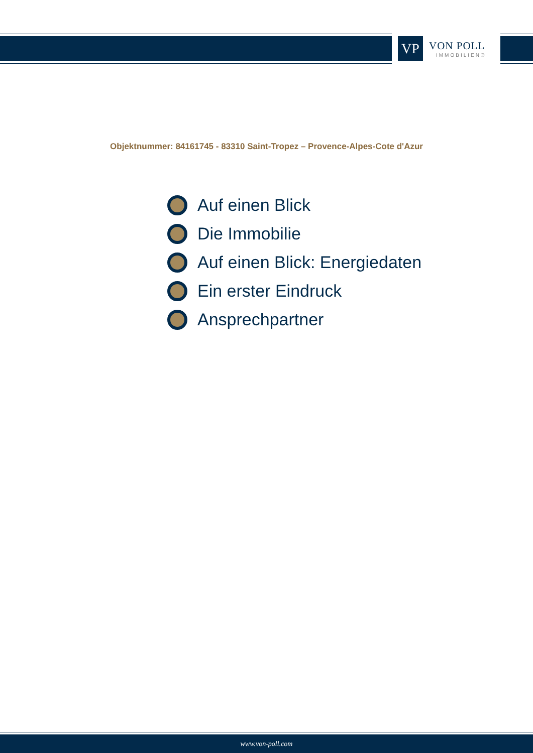VP
VON POLL
IMMOBILIEN®
Objektnummer: 84161745 - 83310 Saint-Tropez – Provence-Alpes-Cote d'Azur
Auf einen Blick
Die Immobilie
Auf einen Blick: Energiedaten
Ein erster Eindruck
Ansprechpartner
www.von-poll.com